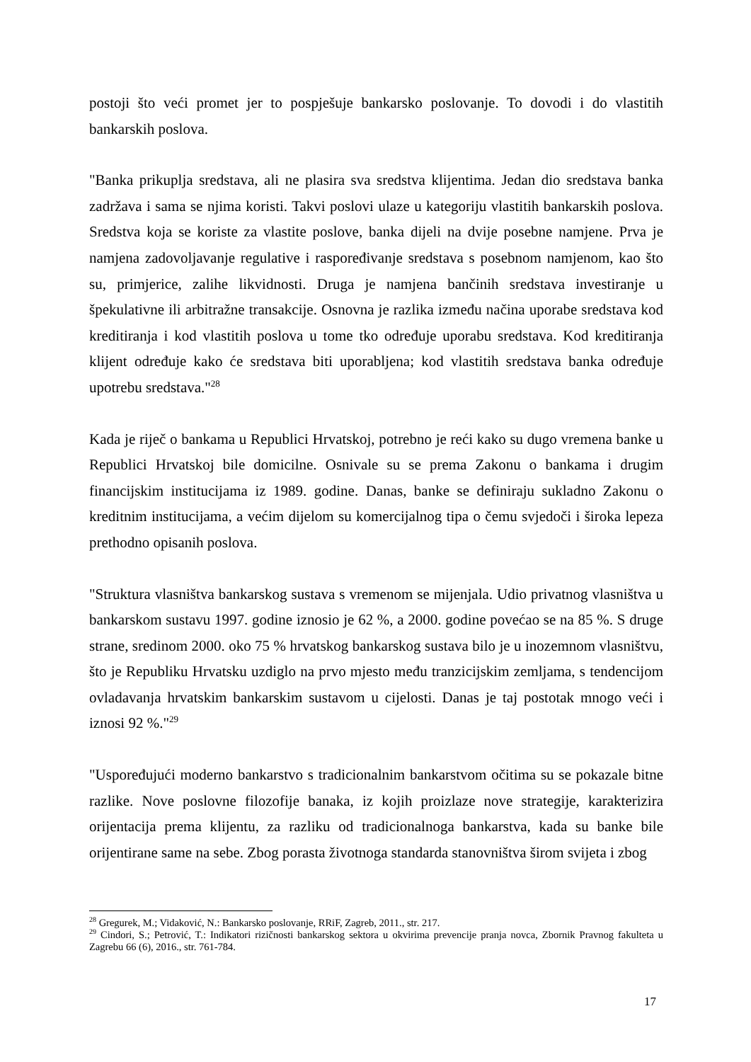postoji što veći promet jer to pospješuje bankarsko poslovanje. To dovodi i do vlastitih bankarskih poslova.
"Banka prikuplja sredstava, ali ne plasira sva sredstva klijentima. Jedan dio sredstava banka zadržava i sama se njima koristi. Takvi poslovi ulaze u kategoriju vlastitih bankarskih poslova. Sredstva koja se koriste za vlastite poslove, banka dijeli na dvije posebne namjene. Prva je namjena zadovoljavanje regulative i raspoređivanje sredstava s posebnom namjenom, kao što su, primjerice, zalihe likvidnosti. Druga je namjena bančinih sredstava investiranje u špekulativne ili arbitražne transakcije. Osnovna je razlika između načina uporabe sredstava kod kreditiranja i kod vlastitih poslova u tome tko određuje uporabu sredstava. Kod kreditiranja klijent određuje kako će sredstava biti uporabljena; kod vlastitih sredstava banka određuje upotrebu sredstava."<sup>28</sup>
Kada je riječ o bankama u Republici Hrvatskoj, potrebno je reći kako su dugo vremena banke u Republici Hrvatskoj bile domicilne. Osnivale su se prema Zakonu o bankama i drugim financijskim institucijama iz 1989. godine. Danas, banke se definiraju sukladno Zakonu o kreditnim institucijama, a većim dijelom su komercijalnog tipa o čemu svjedoči i široka lepeza prethodno opisanih poslova.
"Struktura vlasništva bankarskog sustava s vremenom se mijenjala. Udio privatnog vlasništva u bankarskom sustavu 1997. godine iznosio je 62 %, a 2000. godine povećao se na 85 %. S druge strane, sredinom 2000. oko 75 % hrvatskog bankarskog sustava bilo je u inozemnom vlasništvu, što je Republiku Hrvatsku uzdiglo na prvo mjesto među tranzicijskim zemljama, s tendencijom ovladavanja hrvatskim bankarskim sustavom u cijelosti. Danas je taj postotak mnogo veći i iznosi 92 %."<sup>29</sup>
"Uspoređujući moderno bankarstvo s tradicionalnim bankarstvom očitima su se pokazale bitne razlike. Nove poslovne filozofije banaka, iz kojih proizlaze nove strategije, karakterizira orijentacija prema klijentu, za razliku od tradicionalnoga bankarstva, kada su banke bile orijentirane same na sebe. Zbog porasta životnoga standarda stanovništva širom svijeta i zbog
<sup>28</sup> Gregurek, M.; Vidaković, N.: Bankarsko poslovanje, RRiF, Zagreb, 2011., str. 217.
<sup>29</sup> Cindori, S.; Petrović, T.: Indikatori rizičnosti bankarskog sektora u okvirima prevencije pranja novca, Zbornik Pravnog fakulteta u Zagrebu 66 (6), 2016., str. 761-784.
17